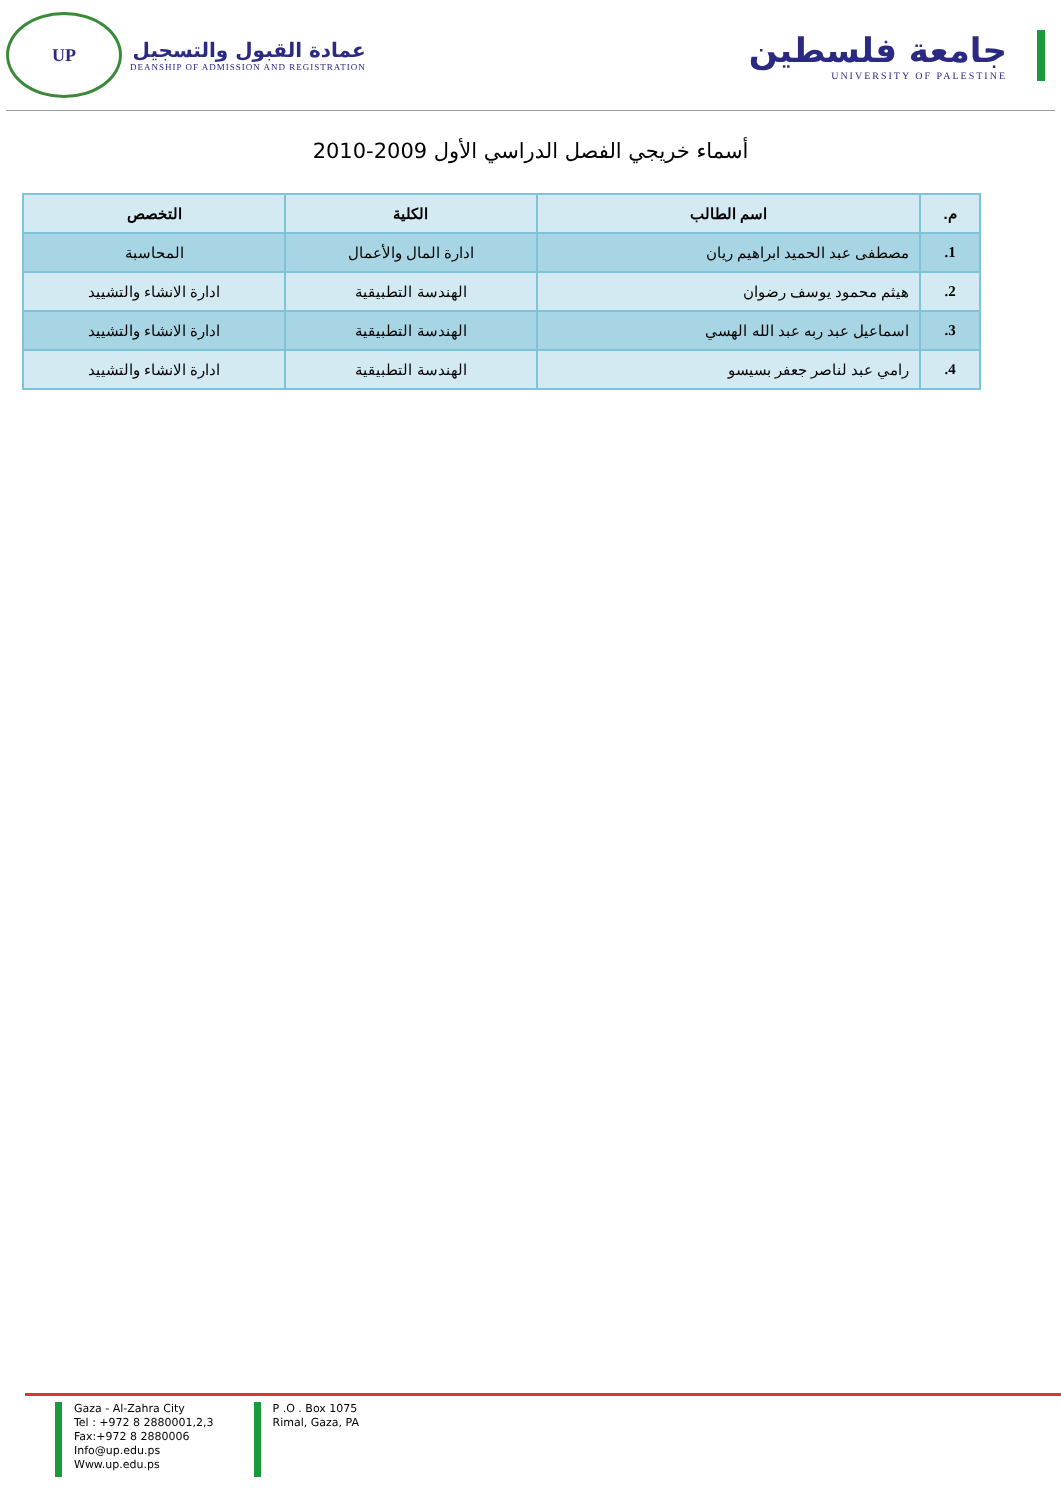جامعة فلسطين
UNIVERSITY OF PALESTINE
عمادة القبول والتسجيل
DEANSHIP OF ADMISSION AND REGISTRATION
UP
أسماء خريجي الفصل الدراسي الأول 2009-2010
| م. | اسم الطالب | الكلية | التخصص |
| --- | --- | --- | --- |
| 1. | مصطفى عبد الحميد ابراهيم ريان | ادارة المال والأعمال | المحاسبة |
| 2. | هيثم محمود يوسف رضوان | الهندسة التطبيقية | ادارة الانشاء والتشييد |
| 3. | اسماعيل عبد ربه عبد الله الهسي | الهندسة التطبيقية | ادارة الانشاء والتشييد |
| 4. | رامي عبد لناصر جعفر بسيسو | الهندسة التطبيقية | ادارة الانشاء والتشييد |
Gaza - Al-Zahra City
Tel : +972 8 2880001,2,3
Fax:+972 8 2880006
Info@up.edu.ps
Www.up.edu.ps
P .O . Box 1075
Rimal, Gaza, PA